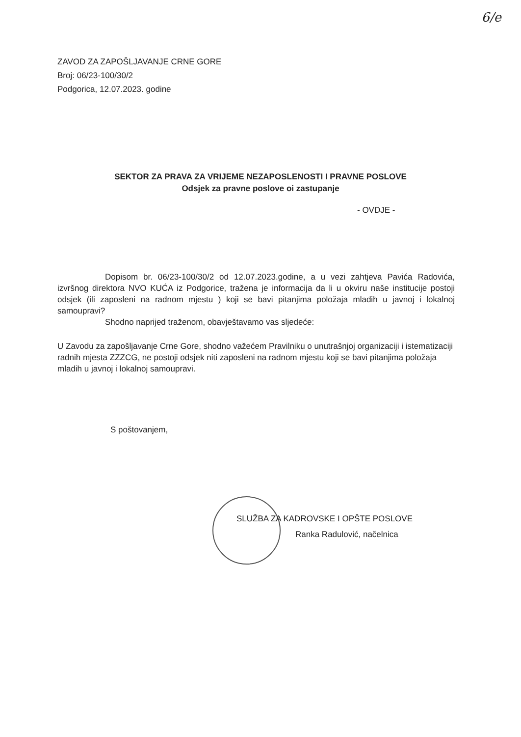6/e
ZAVOD ZA ZAPOŠLJAVANJE CRNE GORE
Broj: 06/23-100/30/2
Podgorica, 12.07.2023. godine
SEKTOR ZA PRAVA ZA VRIJEME NEZAPOSLENOSTI I PRAVNE POSLOVE
Odsjek za pravne poslove oi zastupanje
- OVDJE -
Dopisom br. 06/23-100/30/2 od 12.07.2023.godine, a u vezi zahtjeva Pavića Radovića, izvršnog direktora NVO KUĆA iz Podgorice, tražena je informacija da li u okviru naše institucije postoji odsjek (ili zaposleni na radnom mjestu ) koji se bavi pitanjima položaja mladih u javnoj i lokalnoj samoupravi?
Shodno naprijed traženom, obavještavamo vas sljedeće:
U Zavodu za zapošljavanje Crne Gore, shodno važećem Pravilniku o unutrašnjoj organizaciji i istematizaciji radnih mjesta ZZZCG, ne postoji odsjek niti zaposleni na radnom mjestu koji se bavi pitanjima položaja mladih u javnoj i lokalnoj samoupravi.
S poštovanjem,
SLUŽBA ZA KADROVSKE I OPŠTE POSLOVE
Ranka Radulović, načelnica